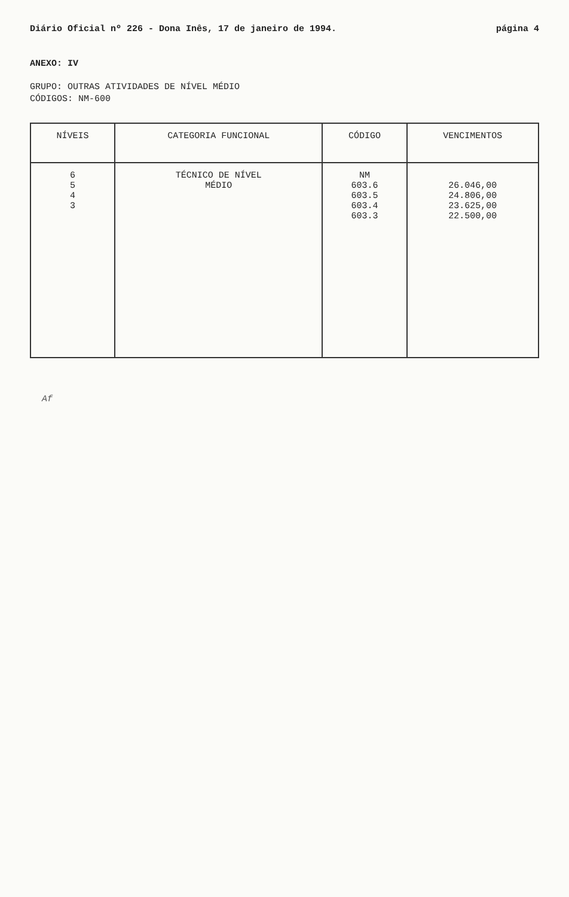Diário Oficial nº 226 - Dona Inês, 17 de janeiro de 1994. página 4
ANEXO: IV
GRUPO: OUTRAS ATIVIDADES DE NÍVEL MÉDIO
CÓDIGOS: NM-600
| NÍVEIS | CATEGORIA FUNCIONAL | CÓDIGO | VENCIMENTOS |
| --- | --- | --- | --- |
| 6 5 4 3 | TÉCNICO DE NÍVEL MÉDIO | NM 603.6 603.5 603.4 603.3 | 26.046,00 24.806,00 23.625,00 22.500,00 |
Af